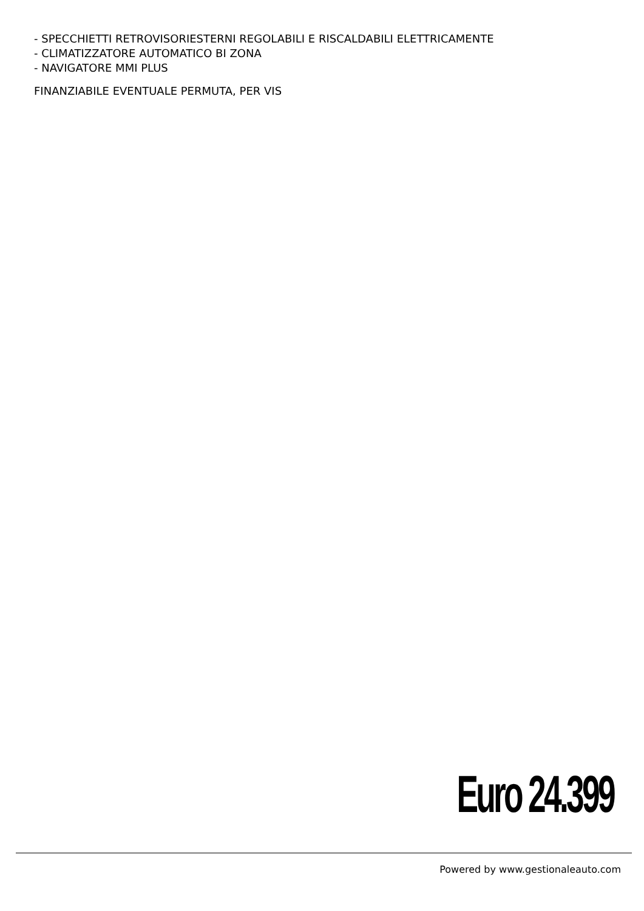- SPECCHIETTI RETROVISORIESTERNI REGOLABILI E RISCALDABILI ELETTRICAMENTE
- CLIMATIZZATORE AUTOMATICO BI ZONA
- NAVIGATORE MMI PLUS
FINANZIABILE EVENTUALE PERMUTA, PER VIS
Euro 24.399
Powered by www.gestionaleauto.com